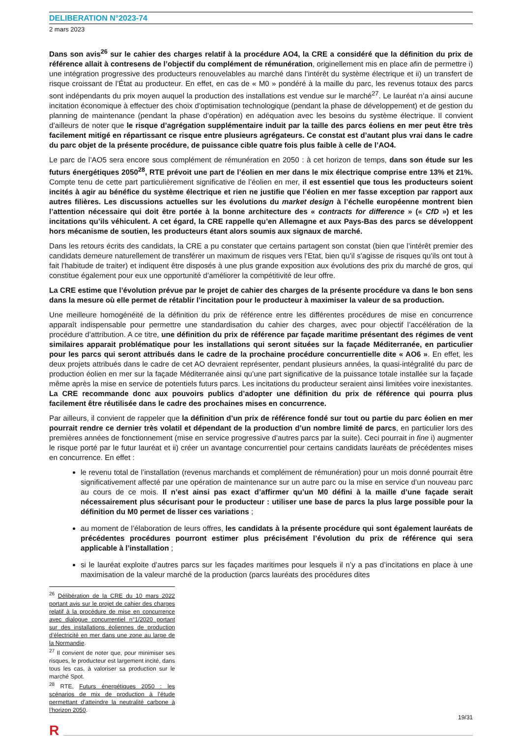DELIBERATION N°2023-74
2 mars 2023
Dans son avis<sup>26</sup> sur le cahier des charges relatif à la procédure AO4, la CRE a considéré que la définition du prix de référence allait à contresens de l’objectif du complément de rémunération, originellement mis en place afin de permettre i) une intégration progressive des producteurs renouvelables au marché dans l’intérêt du système électrique et ii) un transfert de risque croissant de l’État au producteur. En effet, en cas de « M0 » pondéré à la maille du parc, les revenus totaux des parcs sont indépendants du prix moyen auquel la production des installations est vendue sur le marché<sup>27</sup>. Le lauréat n’a ainsi aucune incitation économique à effectuer des choix d’optimisation technologique (pendant la phase de développement) et de gestion du planning de maintenance (pendant la phase d’opération) en adéquation avec les besoins du système électrique. Il convient d’ailleurs de noter que le risque d’agrégation supplémentaire induit par la taille des parcs éoliens en mer peut être très facilement mitigé en répartissant ce risque entre plusieurs agrégateurs. Ce constat est d’autant plus vrai dans le cadre du parc objet de la présente procédure, de puissance cible quatre fois plus faible à celle de l’AO4.
Le parc de l’AO5 sera encore sous complément de rémunération en 2050 : à cet horizon de temps, dans son étude sur les futurs énergétiques 2050<sup>28</sup>, RTE prévoit une part de l’éolien en mer dans le mix électrique comprise entre 13% et 21%. Compte tenu de cette part particulièrement significative de l’éolien en mer, il est essentiel que tous les producteurs soient incités à agir au bénéfice du système électrique et rien ne justifie que l’éolien en mer fasse exception par rapport aux autres filières. Les discussions actuelles sur les évolutions du market design à l’échelle européenne montrent bien l’attention nécessaire qui doit être portée à la bonne architecture des « contracts for difference » (« CfD ») et les incitations qu’ils véhiculent. A cet égard, la CRE rappelle qu’en Allemagne et aux Pays-Bas des parcs se développent hors mécanisme de soutien, les producteurs étant alors soumis aux signaux de marché.
Dans les retours écrits des candidats, la CRE a pu constater que certains partagent son constat (bien que l’intérêt premier des candidats demeure naturellement de transférer un maximum de risques vers l’Etat, bien qu’il s’agisse de risques qu’ils ont tout à fait l’habitude de traiter) et indiquent être disposés à une plus grande exposition aux évolutions des prix du marché de gros, qui constitue également pour eux une opportunité d’améliorer la compétitivité de leur offre.
La CRE estime que l’évolution prévue par le projet de cahier des charges de la présente procédure va dans le bon sens dans la mesure où elle permet de rétablir l’incitation pour le producteur à maximiser la valeur de sa production.
Une meilleure homogénéité de la définition du prix de référence entre les différentes procédures de mise en concurrence apparaît indispensable pour permettre une standardisation du cahier des charges, avec pour objectif l’accélération de la procédure d’attribution. A ce titre, une définition du prix de référence par façade maritime présentant des régimes de vent similaires apparait problématique pour les installations qui seront situées sur la façade Méditerranée, en particulier pour les parcs qui seront attribués dans le cadre de la prochaine procédure concurrentielle dite « AO6 ». En effet, les deux projets attribués dans le cadre de cet AO devraient représenter, pendant plusieurs années, la quasi-intégralité du parc de production éolien en mer sur la façade Méditerranée ainsi qu’une part significative de la puissance totale installée sur la façade même après la mise en service de potentiels futurs parcs. Les incitations du producteur seraient ainsi limitées voire inexistantes. La CRE recommande donc aux pouvoirs publics d’adopter une définition du prix de référence qui pourra plus facilement être réutilisée dans le cadre des prochaines mises en concurrence.
Par ailleurs, il convient de rappeler que la définition d’un prix de référence fondé sur tout ou partie du parc éolien en mer pourrait rendre ce dernier très volatil et dépendant de la production d’un nombre limité de parcs, en particulier lors des premières années de fonctionnement (mise en service progressive d’autres parcs par la suite). Ceci pourrait in fine i) augmenter le risque porté par le futur lauréat et ii) créer un avantage concurrentiel pour certains candidats lauréats de précédentes mises en concurrence. En effet :
le revenu total de l’installation (revenus marchands et complément de rémunération) pour un mois donné pourrait être significativement affecté par une opération de maintenance sur un autre parc ou la mise en service d’un nouveau parc au cours de ce mois. Il n’est ainsi pas exact d’affirmer qu’un M0 défini à la maille d’une façade serait nécessairement plus sécurisant pour le producteur : utiliser une base de parcs la plus large possible pour la définition du M0 permet de lisser ces variations ;
au moment de l’élaboration de leurs offres, les candidats à la présente procédure qui sont également lauréats de précédentes procédures pourront estimer plus précisément l’évolution du prix de référence qui sera applicable à l’installation ;
si le lauréat exploite d’autres parcs sur les façades maritimes pour lesquels il n’y a pas d’incitations en place à une maximisation de la valeur marché de la production (parcs lauréats des procédures dites
<sup>26</sup> Délibération de la CRE du 10 mars 2022 portant avis sur le projet de cahier des charges relatif à la procédure de mise en concurrence avec dialogue concurrentiel n°1/2020 portant sur des installations éoliennes de production d’électricité en mer dans une zone au large de la Normandie.
<sup>27</sup> Il convient de noter que, pour minimiser ses risques, le producteur est largement incité, dans tous les cas, à valoriser sa production sur le marché Spot.
<sup>28</sup> RTE, Futurs énergétiques 2050 : les scénarios de mix de production à l’étude permettant d’atteindre la neutralité carbone à l’horizon 2050.
19/31
R